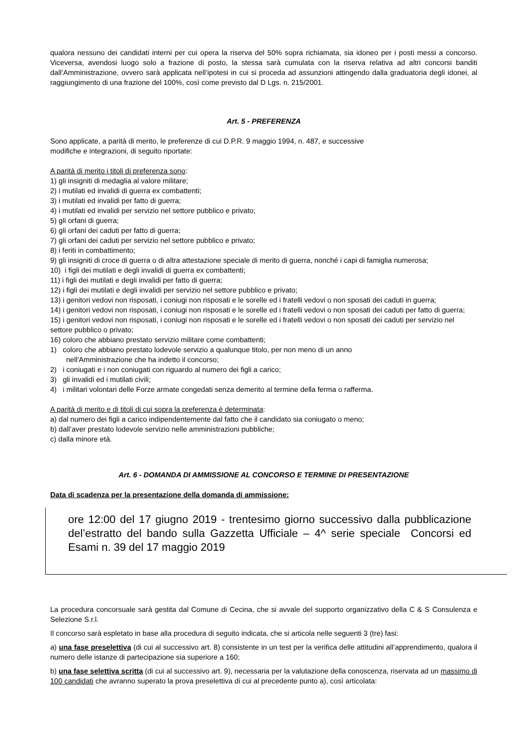qualora nessuno dei candidati interni per cui opera la riserva del 50% sopra richiamata, sia idoneo per i posti messi a concorso. Viceversa, avendosi luogo solo a frazione di posto, la stessa sarà cumulata con la riserva relativa ad altri concorsi banditi dall’Amministrazione, ovvero sarà applicata nell’ipotesi in cui si proceda ad assunzioni attingendo dalla graduatoria degli idonei, al raggiungimento di una frazione del 100%, così come previsto dal D Lgs. n. 215/2001.
Art. 5 - PREFERENZA
Sono applicate, a parità di merito, le preferenze di cui D.P.R. 9 maggio 1994, n. 487, e successive
modifiche e integrazioni, di seguito riportate:
A parità di merito i titoli di preferenza sono:
1) gli insigniti di medaglia al valore militare;
2) i mutilati ed invalidi di guerra ex combattenti;
3) i mutilati ed invalidi per fatto di guerra;
4) i mutilati ed invalidi per servizio nel settore pubblico e privato;
5) gli orfani di guerra;
6) gli orfani dei caduti per fatto di guerra;
7) gli orfani dei caduti per servizio nel settore pubblico e privato;
8) i feriti in combattimento;
9) gli insigniti di croce di guerra o di altra attestazione speciale di merito di guerra, nonché i capi di famiglia numerosa;
10) i figli dei mutilati e degli invalidi di guerra ex combattenti;
11) i figli dei mutilati e degli invalidi per fatto di guerra;
12) i figli dei mutilati e degli invalidi per servizio nel settore pubblico e privato;
13) i genitori vedovi non risposati, i coniugi non risposati e le sorelle ed i fratelli vedovi o non sposati dei caduti in guerra;
14) i genitori vedovi non risposati, i coniugi non risposati e le sorelle ed i fratelli vedovi o non sposati dei caduti per fatto di guerra;
15) i genitori vedovi non risposati, i coniugi non risposati e le sorelle ed i fratelli vedovi o non sposati dei caduti per servizio nel settore pubblico o privato;
16) coloro che abbiano prestato servizio militare come combattenti;
1) coloro che abbiano prestato lodevole servizio a qualunque titolo, per non meno di un anno
nell'Amministrazione che ha indetto il concorso;
2) i coniugati e i non coniugati con riguardo al numero dei figli a carico;
3) gli invalidi ed i mutilati civili;
4) i militari volontari delle Forze armate congedati senza demerito al termine della ferma o rafferma.
A parità di merito e di titoli di cui sopra la preferenza è determinata:
a) dal numero dei figli a carico indipendentemente dal fatto che il candidato sia coniugato o meno;
b) dall’aver prestato lodevole servizio nelle amministrazioni pubbliche;
c) dalla minore età.
Art. 6 - DOMANDA DI AMMISSIONE AL CONCORSO E TERMINE DI PRESENTAZIONE
Data di scadenza per la presentazione della domanda di ammissione:
ore 12:00 del 17 giugno 2019 - trentesimo giorno successivo dalla pubblicazione del’estratto del bando sulla Gazzetta Ufficiale – 4^ serie speciale Concorsi ed Esami n. 39 del 17 maggio 2019
La procedura concorsuale sarà gestita dal Comune di Cecina, che si avvale del supporto organizzativo della C & S Consulenza e Selezione S.r.l.
Il concorso sarà espletato in base alla procedura di seguito indicata, che si articola nelle seguenti 3 (tre) fasi:
a) una fase preselettiva (di cui al successivo art. 8) consistente in un test per la verifica delle attitudini all’apprendimento, qualora il numero delle istanze di partecipazione sia superiore a 160;
b) una fase selettiva scritta (di cui al successivo art. 9), necessaria per la valutazione della conoscenza, riservata ad un massimo di 100 candidati che avranno superato la prova preselettiva di cui al precedente punto a), così articolata: